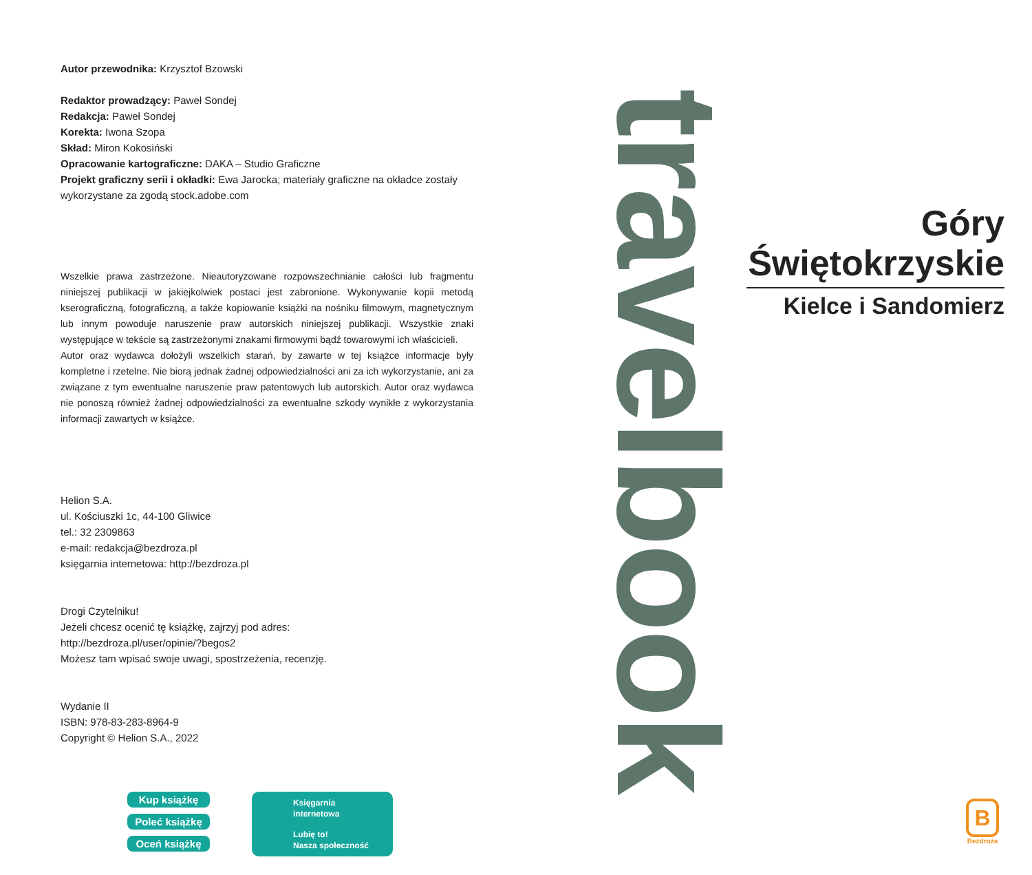Autor przewodnika: Krzysztof Bzowski
Redaktor prowadzący: Paweł Sondej
Redakcja: Paweł Sondej
Korekta: Iwona Szopa
Skład: Miron Kokosiński
Opracowanie kartograficzne: DAKA – Studio Graficzne
Projekt graficzny serii i okładki: Ewa Jarocka; materiały graficzne na okładce zostały wykorzystane za zgodą stock.adobe.com
Wszelkie prawa zastrzeżone. Nieautoryzowane rozpowszechnianie całości lub fragmentu niniejszej publikacji w jakiejkolwiek postaci jest zabronione. Wykonywanie kopii metodą kserograficzną, fotograficzną, a także kopiowanie książki na nośniku filmowym, magnetycznym lub innym powoduje naruszenie praw autorskich niniejszej publikacji. Wszystkie znaki występujące w tekście są zastrzeżonymi znakami firmowymi bądź towarowymi ich właścicieli.
Autor oraz wydawca dołożyli wszelkich starań, by zawarte w tej książce informacje były kompletne i rzetelne. Nie biorą jednak żadnej odpowiedzialności ani za ich wykorzystanie, ani za związane z tym ewentualne naruszenie praw patentowych lub autorskich. Autor oraz wydawca nie ponoszą również żadnej odpowiedzialności za ewentualne szkody wynikłe z wykorzystania informacji zawartych w książce.
Helion S.A.
ul. Kościuszki 1c, 44-100 Gliwice
tel.: 32 2309863
e-mail: redakcja@bezdroza.pl
księgarnia internetowa: http://bezdroza.pl
Drogi Czytelniku!
Jeżeli chcesz ocenić tę książkę, zajrzyj pod adres:
http://bezdroza.pl/user/opinie/?begos2
Możesz tam wpisać swoje uwagi, spostrzeżenia, recenzję.
Wydanie II
ISBN: 978-83-283-8964-9
Copyright © Helion S.A., 2022
travelbook
Góry
Świętokrzyskie
Kielce i Sandomierz
Kup książkę
Poleć książkę
Oceń książkę
Księgarnia
internetowa
Lubię to!
Nasza społeczność
B
Bezdroża